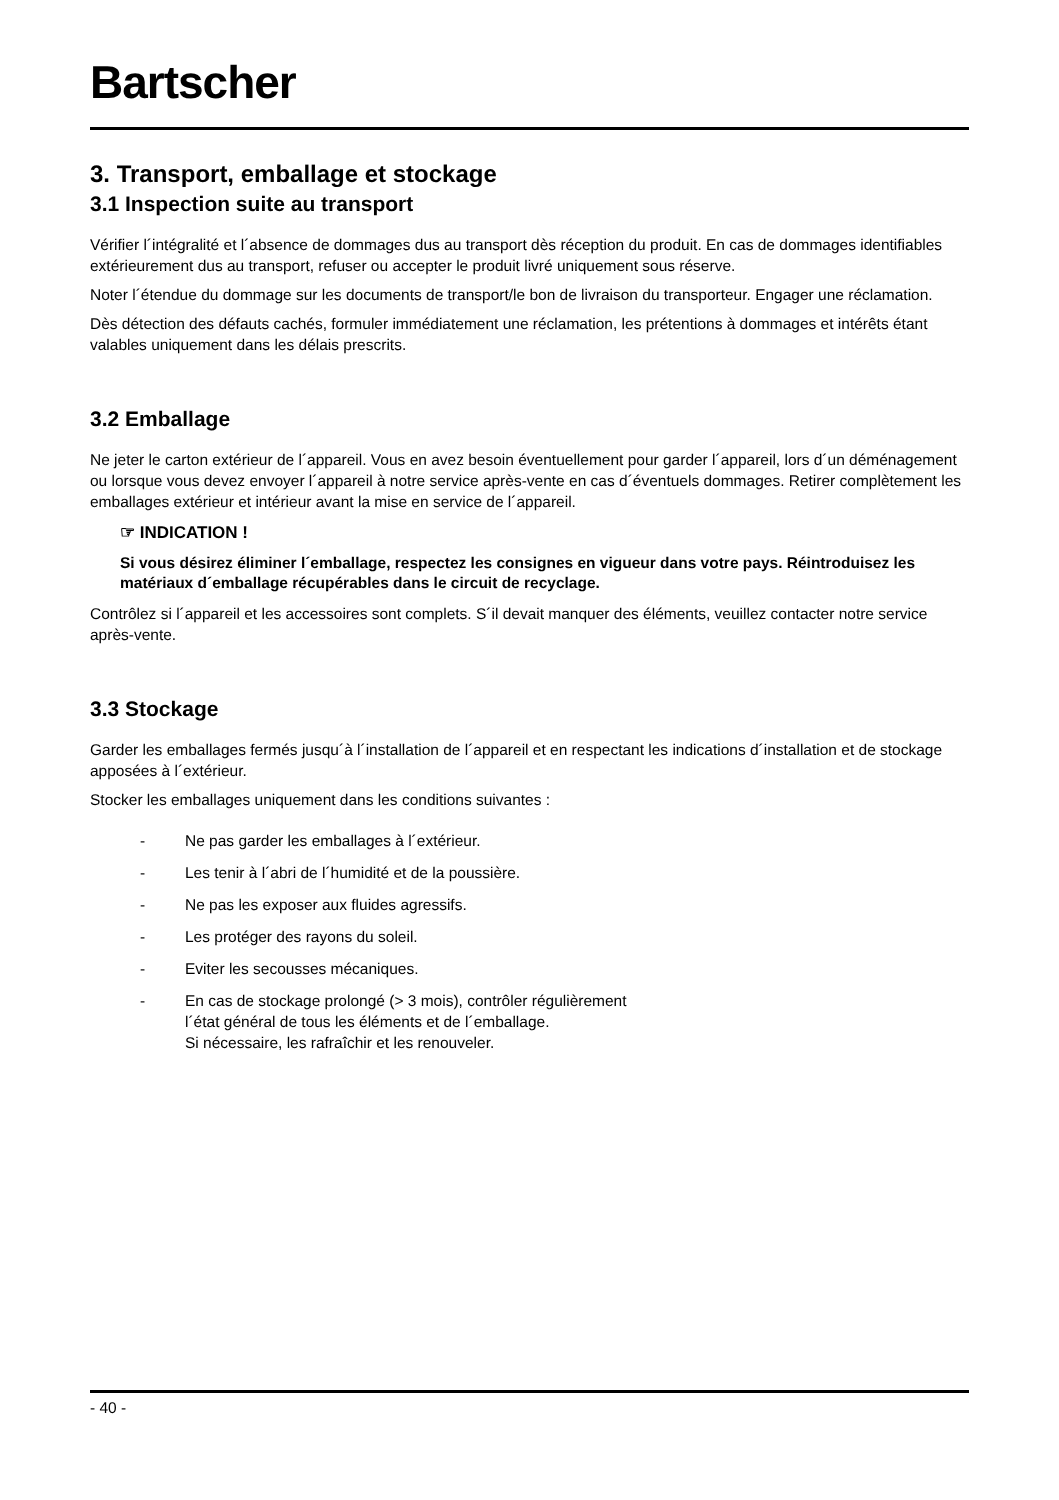Bartscher
3. Transport, emballage et stockage
3.1 Inspection suite au transport
Vérifier l´intégralité et l´absence de dommages dus au transport dès réception du produit. En cas de dommages identifiables extérieurement dus au transport, refuser ou accepter le produit livré uniquement sous réserve.
Noter l´étendue du dommage sur les documents de transport/le bon de livraison du transporteur. Engager une réclamation.
Dès détection des défauts cachés, formuler immédiatement une réclamation, les prétentions à dommages et intérêts étant valables uniquement dans les délais prescrits.
3.2 Emballage
Ne jeter le carton extérieur de l´appareil. Vous en avez besoin éventuellement pour garder l´appareil, lors d´un déménagement ou lorsque vous devez envoyer l´appareil à notre service après-vente en cas d´éventuels dommages. Retirer complètement les emballages extérieur et intérieur avant la mise en service de l´appareil.
☞ INDICATION !
Si vous désirez éliminer l´emballage, respectez les consignes en vigueur dans votre pays. Réintroduisez les matériaux d´emballage récupérables dans le circuit de recyclage.
Contrôlez si l´appareil et les accessoires sont complets. S´il devait manquer des éléments, veuillez contacter notre service après-vente.
3.3 Stockage
Garder les emballages fermés jusqu´à l´installation de l´appareil et en respectant les indications d´installation et de stockage apposées à l´extérieur.
Stocker les emballages uniquement dans les conditions suivantes :
- Ne pas garder les emballages à l´extérieur.
- Les tenir à l´abri de l´humidité et de la poussière.
- Ne pas les exposer aux fluides agressifs.
- Les protéger des rayons du soleil.
- Eviter les secousses mécaniques.
- En cas de stockage prolongé (> 3 mois), contrôler régulièrement
l´état général de tous les éléments et de l´emballage.
Si nécessaire, les rafraîchir et les renouveler.
- 40 -